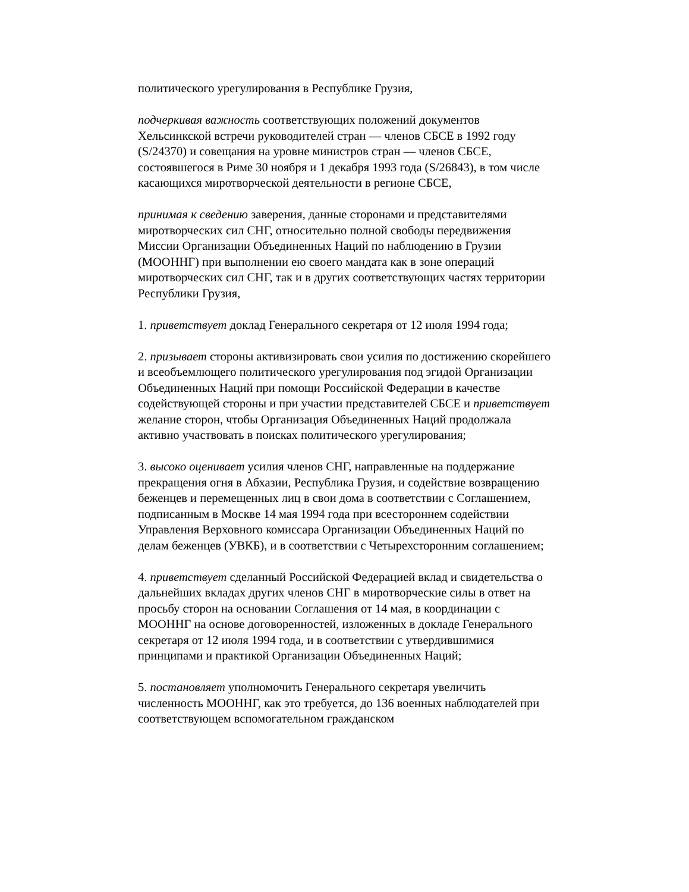политического урегулирования в Республике Грузия,
подчеркивая важность соответствующих положений документов Хельсинкской встречи руководителей стран — членов СБСЕ в 1992 году (S/24370) и совещания на уровне министров стран — членов СБСЕ, состоявшегося в Риме 30 ноября и 1 декабря 1993 года (S/26843), в том числе касающихся миротворческой деятельности в регионе СБСЕ,
принимая к сведению заверения, данные сторонами и представителями миротворческих сил СНГ, относительно полной свободы передвижения Миссии Организации Объединенных Наций по наблюдению в Грузии (МООННГ) при выполнении ею своего мандата как в зоне операций миротворческих сил СНГ, так и в других соответствующих частях территории Республики Грузия,
1. приветствует доклад Генерального секретаря от 12 июля 1994 года;
2. призывает стороны активизировать свои усилия по достижению скорейшего и всеобъемлющего политического урегулирования под эгидой Организации Объединенных Наций при помощи Российской Федерации в качестве содействующей стороны и при участии представителей СБСЕ и приветствует желание сторон, чтобы Организация Объединенных Наций продолжала активно участвовать в поисках политического урегулирования;
3. высоко оценивает усилия членов СНГ, направленные на поддержание прекращения огня в Абхазии, Республика Грузия, и содействие возвращению беженцев и перемещенных лиц в свои дома в соответствии с Соглашением, подписанным в Москве 14 мая 1994 года при всестороннем содействии Управления Верховного комиссара Организации Объединенных Наций по делам беженцев (УВКБ), и в соответствии с Четырехсторонним соглашением;
4. приветствует сделанный Российской Федерацией вклад и свидетельства о дальнейших вкладах других членов СНГ в миротворческие силы в ответ на просьбу сторон на основании Соглашения от 14 мая, в координации с МООННГ на основе договоренностей, изложенных в докладе Генерального секретаря от 12 июля 1994 года, и в соответствии с утвердившимися принципами и практикой Организации Объединенных Наций;
5. постановляет уполномочить Генерального секретаря увеличить численность МООННГ, как это требуется, до 136 военных наблюдателей при соответствующем вспомогательном гражданском